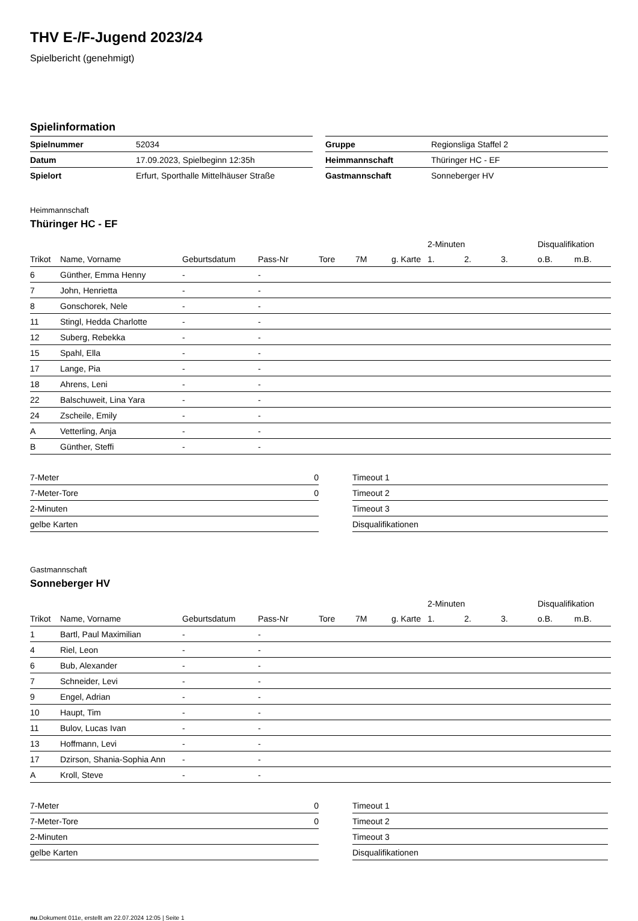THV E-/F-Jugend 2023/24
Spielbericht (genehmigt)
Spielinformation
| Spielnummer | 52034 |
| Datum | 17.09.2023, Spielbeginn 12:35h |
| Spielort | Erfurt, Sporthalle Mittelhäuser Straße |
| Gruppe | Regionsliga Staffel 2 |
| Heimmannschaft | Thüringer HC - EF |
| Gastmannschaft | Sonneberger HV |
Heimmannschaft
Thüringer HC - EF
| | | | | | | | 2-Minuten | | | Disqualifikation | |
| --- | --- | --- | --- | --- | --- | --- | --- | --- | --- | --- | --- |
| Trikot | Name, Vorname | Geburtsdatum | Pass-Nr | Tore | 7M | g. Karte | 1. | 2. | 3. | o.B. | m.B. |
| 6 | Günther, Emma Henny | - | - | | | | | | | | |
| 7 | John, Henrietta | - | - | | | | | | | | |
| 8 | Gonschorek, Nele | - | - | | | | | | | | |
| 11 | Stingl, Hedda Charlotte | - | - | | | | | | | | |
| 12 | Suberg, Rebekka | - | - | | | | | | | | |
| 15 | Spahl, Ella | - | - | | | | | | | | |
| 17 | Lange, Pia | - | - | | | | | | | | |
| 18 | Ahrens, Leni | - | - | | | | | | | | |
| 22 | Balschuweit, Lina Yara | - | - | | | | | | | | |
| 24 | Zscheile, Emily | - | - | | | | | | | | |
| A | Vetterling, Anja | - | - | | | | | | | | |
| B | Günther, Steffi | - | - | | | | | | | | |
| 7-Meter | 0 |
| 7-Meter-Tore | 0 |
| 2-Minuten | |
| gelbe Karten | |
| Timeout 1 |
| Timeout 2 |
| Timeout 3 |
| Disqualifikationen |
Gastmannschaft
Sonneberger HV
| | | | | | | | 2-Minuten | | | Disqualifikation | |
| --- | --- | --- | --- | --- | --- | --- | --- | --- | --- | --- | --- |
| Trikot | Name, Vorname | Geburtsdatum | Pass-Nr | Tore | 7M | g. Karte | 1. | 2. | 3. | o.B. | m.B. |
| 1 | Bartl, Paul Maximilian | - | - | | | | | | | | |
| 4 | Riel, Leon | - | - | | | | | | | | |
| 6 | Bub, Alexander | - | - | | | | | | | | |
| 7 | Schneider, Levi | - | - | | | | | | | | |
| 9 | Engel, Adrian | - | - | | | | | | | | |
| 10 | Haupt, Tim | - | - | | | | | | | | |
| 11 | Bulov, Lucas Ivan | - | - | | | | | | | | |
| 13 | Hoffmann, Levi | - | - | | | | | | | | |
| 17 | Dzirson, Shania-Sophia Ann | - | - | | | | | | | | |
| A | Kroll, Steve | - | - | | | | | | | | |
| 7-Meter | 0 |
| 7-Meter-Tore | 0 |
| 2-Minuten | |
| gelbe Karten | |
| Timeout 1 |
| Timeout 2 |
| Timeout 3 |
| Disqualifikationen |
nu.Dokument 011e, erstellt am 22.07.2024 12:05 | Seite 1